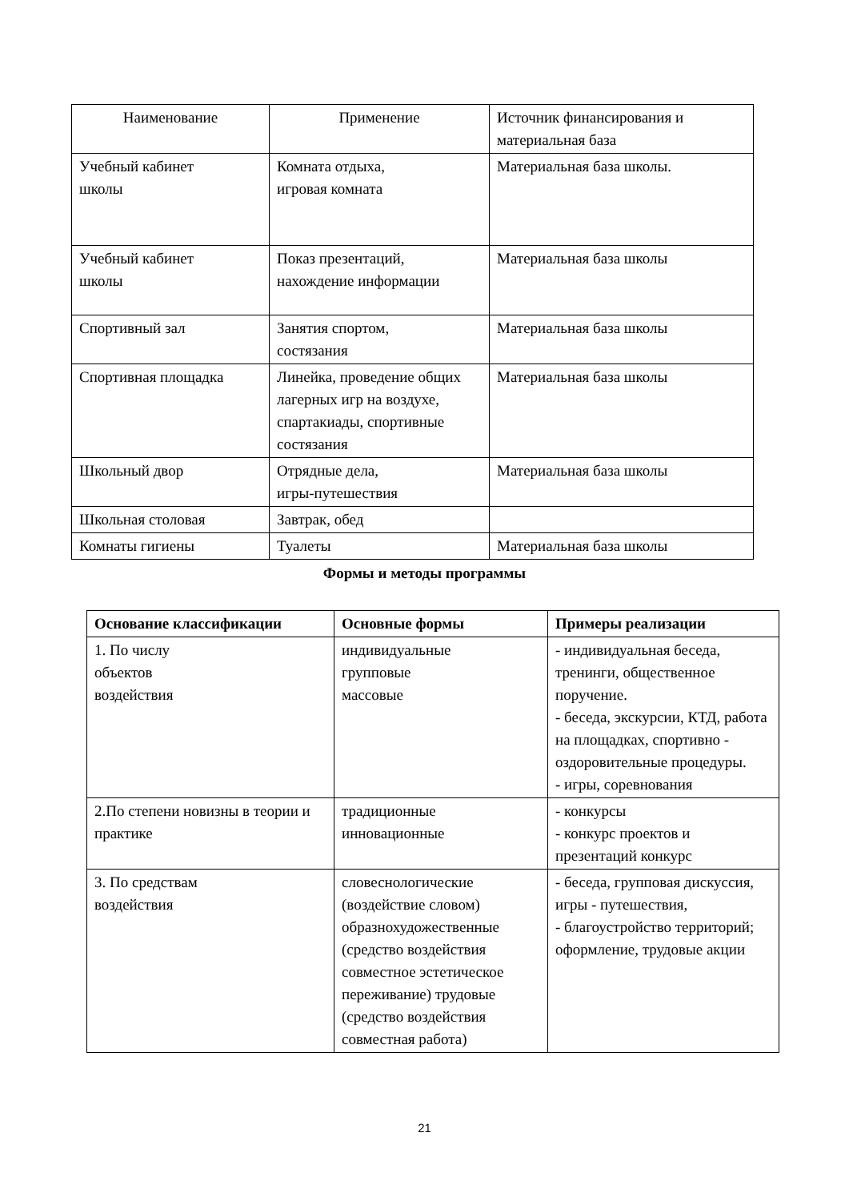| Наименование | Применение | Источник финансирования и материальная база |
| --- | --- | --- |
| Учебный кабинет школы | Комната отдыха, игровая комната | Материальная база школы. |
| Учебный кабинет школы | Показ презентаций, нахождение информации | Материальная база школы |
| Спортивный зал | Занятия спортом, состязания | Материальная база школы |
| Спортивная площадка | Линейка, проведение общих лагерных игр на воздухе, спартакиады, спортивные состязания | Материальная база школы |
| Школьный двор | Отрядные дела, игры-путешествия | Материальная база школы |
| Школьная столовая | Завтрак, обед | |
| Комнаты гигиены | Туалеты | Материальная база школы |
Формы и методы программы
| Основание классификации | Основные формы | Примеры реализации |
| --- | --- | --- |
| 1. По числу объектов воздействия | индивидуальные групповые массовые | - индивидуальная беседа, тренинги, общественное поручение. - беседа, экскурсии, КТД, работа на площадках, спортивно - оздоровительные процедуры. - игры, соревнования |
| 2.По степени новизны в теории и практике | традиционные инновационные | - конкурсы - конкурс проектов и презентаций конкурс |
| 3. По средствам воздействия | словеснологические (воздействие словом) образнохудожественные (средство воздействия совместное эстетическое переживание) трудовые (средство воздействия совместная работа) | - беседа, групповая дискуссия, игры - путешествия, - благоустройство территорий; оформление, трудовые акции |
21